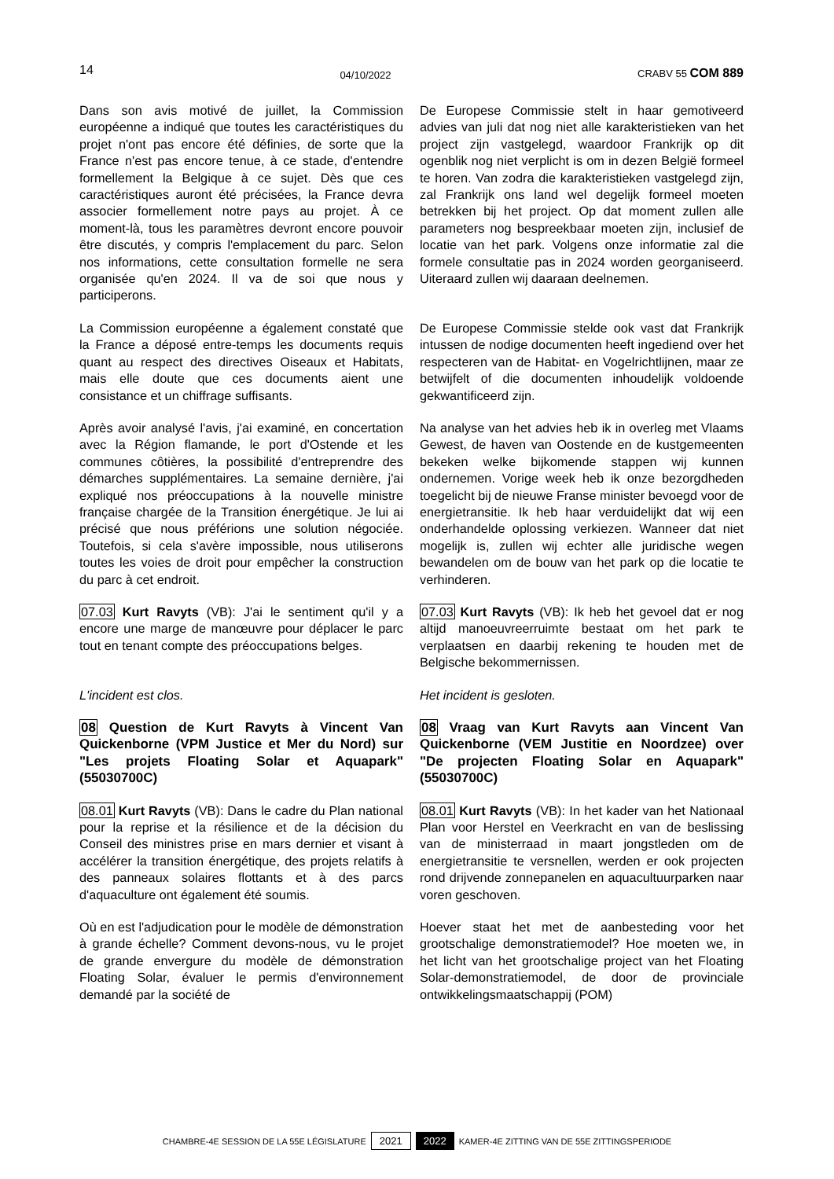14 04/10/2022 CRABV 55 COM 889
Dans son avis motivé de juillet, la Commission européenne a indiqué que toutes les caractéristiques du projet n'ont pas encore été définies, de sorte que la France n'est pas encore tenue, à ce stade, d'entendre formellement la Belgique à ce sujet. Dès que ces caractéristiques auront été précisées, la France devra associer formellement notre pays au projet. À ce moment-là, tous les paramètres devront encore pouvoir être discutés, y compris l'emplacement du parc. Selon nos informations, cette consultation formelle ne sera organisée qu'en 2024. Il va de soi que nous y participerons.
De Europese Commissie stelt in haar gemotiveerd advies van juli dat nog niet alle karakteristieken van het project zijn vastgelegd, waardoor Frankrijk op dit ogenblik nog niet verplicht is om in dezen België formeel te horen. Van zodra die karakteristieken vastgelegd zijn, zal Frankrijk ons land wel degelijk formeel moeten betrekken bij het project. Op dat moment zullen alle parameters nog bespreekbaar moeten zijn, inclusief de locatie van het park. Volgens onze informatie zal die formele consultatie pas in 2024 worden georganiseerd. Uiteraard zullen wij daaraan deelnemen.
La Commission européenne a également constaté que la France a déposé entre-temps les documents requis quant au respect des directives Oiseaux et Habitats, mais elle doute que ces documents aient une consistance et un chiffrage suffisants.
De Europese Commissie stelde ook vast dat Frankrijk intussen de nodige documenten heeft ingediend over het respecteren van de Habitat- en Vogelrichtlijnen, maar ze betwijfelt of die documenten inhoudelijk voldoende gekwantificeerd zijn.
Après avoir analysé l'avis, j'ai examiné, en concertation avec la Région flamande, le port d'Ostende et les communes côtières, la possibilité d'entreprendre des démarches supplémentaires. La semaine dernière, j'ai expliqué nos préoccupations à la nouvelle ministre française chargée de la Transition énergétique. Je lui ai précisé que nous préférions une solution négociée. Toutefois, si cela s'avère impossible, nous utiliserons toutes les voies de droit pour empêcher la construction du parc à cet endroit.
Na analyse van het advies heb ik in overleg met Vlaams Gewest, de haven van Oostende en de kustgemeenten bekeken welke bijkomende stappen wij kunnen ondernemen. Vorige week heb ik onze bezorgdheden toegelicht bij de nieuwe Franse minister bevoegd voor de energietransitie. Ik heb haar verduidelijkt dat wij een onderhandelde oplossing verkiezen. Wanneer dat niet mogelijk is, zullen wij echter alle juridische wegen bewandelen om de bouw van het park op die locatie te verhinderen.
07.03 Kurt Ravyts (VB): J'ai le sentiment qu'il y a encore une marge de manœuvre pour déplacer le parc tout en tenant compte des préoccupations belges.
07.03 Kurt Ravyts (VB): Ik heb het gevoel dat er nog altijd manoeuvreerruimte bestaat om het park te verplaatsen en daarbij rekening te houden met de Belgische bekommernissen.
L'incident est clos. Het incident is gesloten.
08 Question de Kurt Ravyts à Vincent Van Quickenborne (VPM Justice et Mer du Nord) sur "Les projets Floating Solar et Aquapark" (55030700C)
08 Vraag van Kurt Ravyts aan Vincent Van Quickenborne (VEM Justitie en Noordzee) over "De projecten Floating Solar en Aquapark" (55030700C)
08.01 Kurt Ravyts (VB): Dans le cadre du Plan national pour la reprise et la résilience et de la décision du Conseil des ministres prise en mars dernier et visant à accélérer la transition énergétique, des projets relatifs à des panneaux solaires flottants et à des parcs d'aquaculture ont également été soumis.
08.01 Kurt Ravyts (VB): In het kader van het Nationaal Plan voor Herstel en Veerkracht en van de beslissing van de ministerraad in maart jongstleden om de energietransitie te versnellen, werden er ook projecten rond drijvende zonnepanelen en aquacultuurparken naar voren geschoven.
Où en est l'adjudication pour le modèle de démonstration à grande échelle? Comment devons-nous, vu le projet de grande envergure du modèle de démonstration Floating Solar, évaluer le permis d'environnement demandé par la société de
Hoever staat het met de aanbesteding voor het grootschalige demonstratiemodel? Hoe moeten we, in het licht van het grootschalige project van het Floating Solar-demonstratiemodel, de door de provinciale ontwikkelingsmaatschappij (POM)
CHAMBRE-4E SESSION DE LA 55E LÉGISLATURE 2021 2022 KAMER-4E ZITTING VAN DE 55E ZITTINGSPERIODE